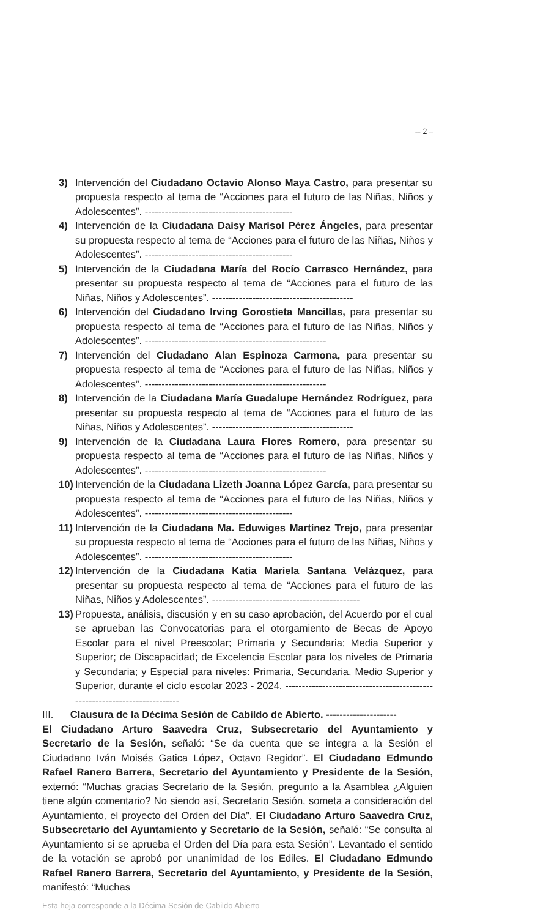-- 2 –
3) Intervención del Ciudadano Octavio Alonso Maya Castro, para presentar su propuesta respecto al tema de “Acciones para el futuro de las Niñas, Niños y Adolescentes”. --------------------------------------------
4) Intervención de la Ciudadana Daisy Marisol Pérez Ángeles, para presentar su propuesta respecto al tema de “Acciones para el futuro de las Niñas, Niños y Adolescentes”. --------------------------------------------
5) Intervención de la Ciudadana María del Rocío Carrasco Hernández, para presentar su propuesta respecto al tema de “Acciones para el futuro de las Niñas, Niños y Adolescentes”. ------------------------------------------
6) Intervención del Ciudadano Irving Gorostieta Mancillas, para presentar su propuesta respecto al tema de “Acciones para el futuro de las Niñas, Niños y Adolescentes”. ------------------------------------------------------
7) Intervención del Ciudadano Alan Espinoza Carmona, para presentar su propuesta respecto al tema de “Acciones para el futuro de las Niñas, Niños y Adolescentes”. ------------------------------------------------------
8) Intervención de la Ciudadana María Guadalupe Hernández Rodríguez, para presentar su propuesta respecto al tema de “Acciones para el futuro de las Niñas, Niños y Adolescentes”. ------------------------------------------
9) Intervención de la Ciudadana Laura Flores Romero, para presentar su propuesta respecto al tema de “Acciones para el futuro de las Niñas, Niños y Adolescentes”. ------------------------------------------------------
10)
Intervención de la Ciudadana Lizeth Joanna López García, para presentar su propuesta respecto al tema de “Acciones para el futuro de las Niñas, Niños y Adolescentes”. --------------------------------------------
11)
Intervención de la Ciudadana Ma. Eduwiges Martínez Trejo, para presentar su propuesta respecto al tema de “Acciones para el futuro de las Niñas, Niños y Adolescentes”. --------------------------------------------
12)
Intervención de la Ciudadana Katia Mariela Santana Velázquez, para presentar su propuesta respecto al tema de “Acciones para el futuro de las Niñas, Niños y Adolescentes”. --------------------------------------------
13)
Propuesta, análisis, discusión y en su caso aprobación, del Acuerdo por el cual se aprueban las Convocatorias para el otorgamiento de Becas de Apoyo Escolar para el nivel Preescolar; Primaria y Secundaria; Media Superior y Superior; de Discapacidad; de Excelencia Escolar para los niveles de Primaria y Secundaria; y Especial para niveles: Primaria, Secundaria, Medio Superior y Superior, durante el ciclo escolar 2023 - 2024. ---------------------------------------------------------------------------
III. Clausura de la Décima Sesión de Cabildo de Abierto. ---------------------
El Ciudadano Arturo Saavedra Cruz, Subsecretario del Ayuntamiento y Secretario de la Sesión, señaló: “Se da cuenta que se integra a la Sesión el Ciudadano Iván Moisés Gatica López, Octavo Regidor”. El Ciudadano Edmundo Rafael Ranero Barrera, Secretario del Ayuntamiento y Presidente de la Sesión, externó: “Muchas gracias Secretario de la Sesión, pregunto a la Asamblea ¿Alguien tiene algún comentario? No siendo así, Secretario Sesión, someta a consideración del Ayuntamiento, el proyecto del Orden del Día”. El Ciudadano Arturo Saavedra Cruz, Subsecretario del Ayuntamiento y Secretario de la Sesión, señaló: “Se consulta al Ayuntamiento si se aprueba el Orden del Día para esta Sesión”. Levantado el sentido de la votación se aprobó por unanimidad de los Ediles. El Ciudadano Edmundo Rafael Ranero Barrera, Secretario del Ayuntamiento, y Presidente de la Sesión, manifestó: “Muchas
Esta hoja corresponde a la Décima Sesión de Cabildo Abierto